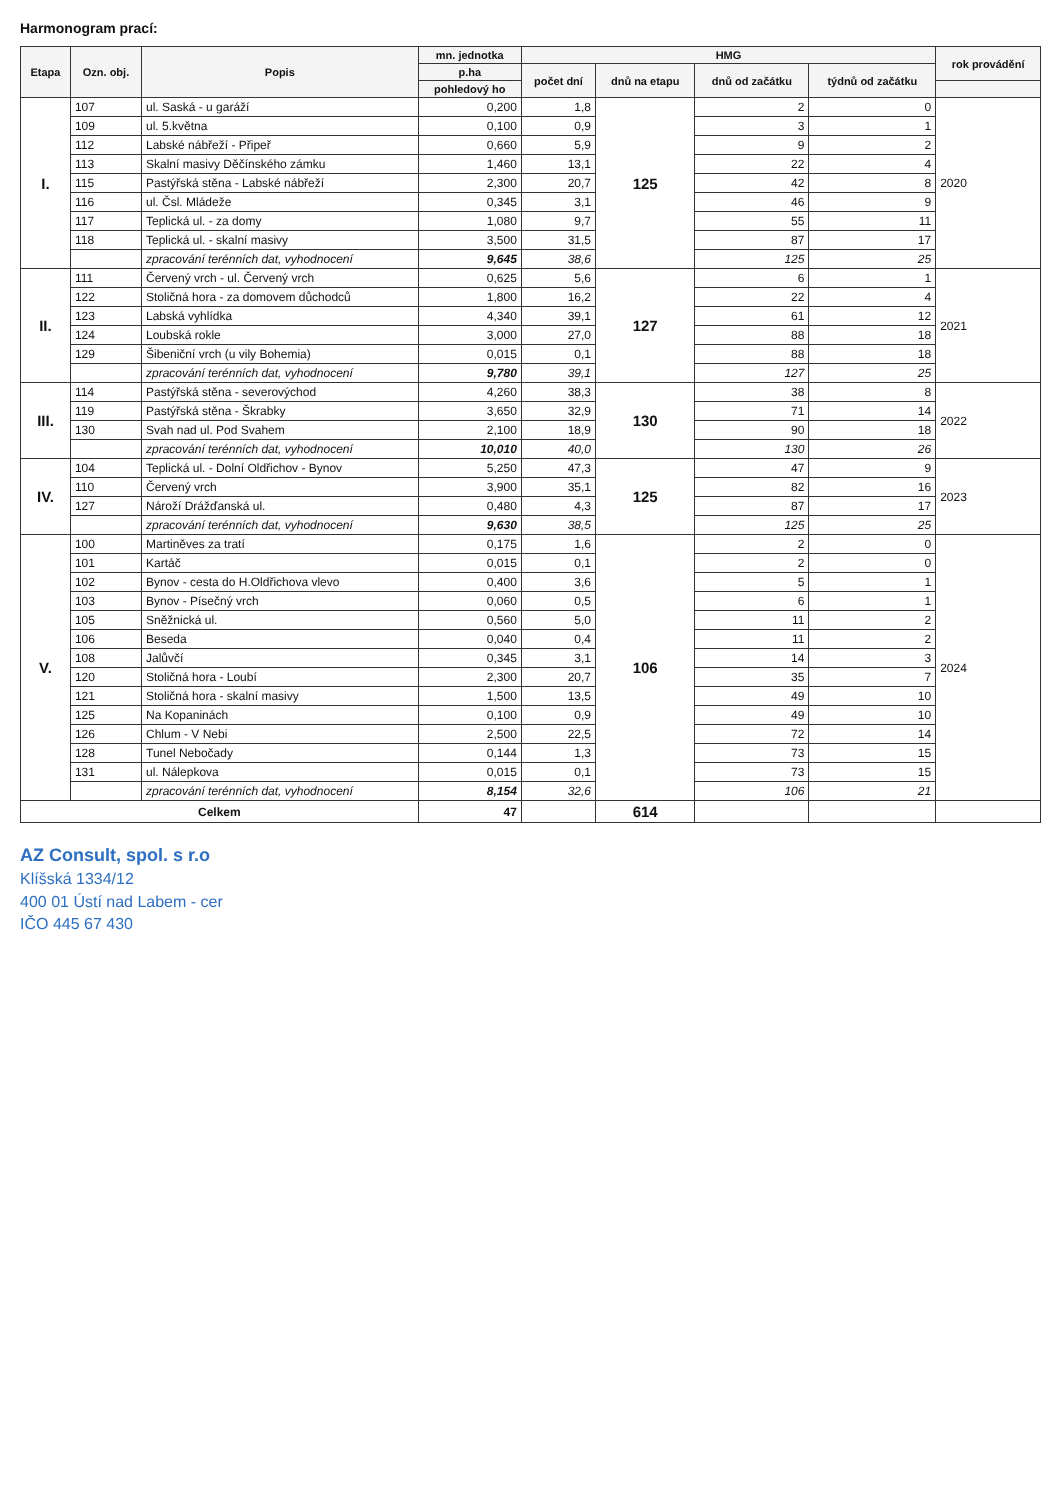Harmonogram prací:
| Etapa | Ozn. obj. | Popis | mn. jednotka | HMG | | | | rok provádění |
| --- | --- | --- | --- | --- | --- | --- | --- | --- |
| | | | p.ha | počet dní | dnů na etapu | dnů od začátku | týdnů od začátku | |
| | | | pohledový ho | | | | | |
| I. | 107 | ul. Saská - u garáží | 0,200 | 1,8 | 125 | 2 | 0 | 2020 |
| | 109 | ul. 5.května | 0,100 | 0,9 | | 3 | 1 | |
| | 112 | Labské nábřeží - Připeř | 0,660 | 5,9 | | 9 | 2 | |
| | 113 | Skalní masivy Děčínského zámku | 1,460 | 13,1 | | 22 | 4 | |
| | 115 | Pastýřská stěna - Labské nábřeží | 2,300 | 20,7 | | 42 | 8 | |
| | 116 | ul. Čsl. Mládeže | 0,345 | 3,1 | | 46 | 9 | |
| | 117 | Teplická ul. - za domy | 1,080 | 9,7 | | 55 | 11 | |
| | 118 | Teplická ul. - skalní masivy | 3,500 | 31,5 | | 87 | 17 | |
| | | zpracování terénních dat, vyhodnocení | 9,645 | 38,6 | | 125 | 25 | |
| II. | 111 | Červený vrch - ul. Červený vrch | 0,625 | 5,6 | 127 | 6 | 1 | 2021 |
| | 122 | Stoličná hora - za domovem důchodců | 1,800 | 16,2 | | 22 | 4 | |
| | 123 | Labská vyhlídka | 4,340 | 39,1 | | 61 | 12 | |
| | 124 | Loubská rokle | 3,000 | 27,0 | | 88 | 18 | |
| | 129 | Šibeniční vrch (u vily Bohemia) | 0,015 | 0,1 | | 88 | 18 | |
| | | zpracování terénních dat, vyhodnocení | 9,780 | 39,1 | | 127 | 25 | |
| III. | 114 | Pastýřská stěna - severovýchod | 4,260 | 38,3 | 130 | 38 | 8 | 2022 |
| | 119 | Pastýřská stěna - Škrabky | 3,650 | 32,9 | | 71 | 14 | |
| | 130 | Svah nad ul. Pod Svahem | 2,100 | 18,9 | | 90 | 18 | |
| | | zpracování terénních dat, vyhodnocení | 10,010 | 40,0 | | 130 | 26 | |
| IV. | 104 | Teplická ul. - Dolní Oldřichov - Bynov | 5,250 | 47,3 | 125 | 47 | 9 | 2023 |
| | 110 | Červený vrch | 3,900 | 35,1 | | 82 | 16 | |
| | 127 | Nároží Drážďanská ul. | 0,480 | 4,3 | | 87 | 17 | |
| | | zpracování terénních dat, vyhodnocení | 9,630 | 38,5 | | 125 | 25 | |
| V. | 100 | Martiněves za tratí | 0,175 | 1,6 | 106 | 2 | 0 | 2024 |
| | 101 | Kartáč | 0,015 | 0,1 | | 2 | 0 | |
| | 102 | Bynov - cesta do H.Oldřichova vlevo | 0,400 | 3,6 | | 5 | 1 | |
| | 103 | Bynov - Písečný vrch | 0,060 | 0,5 | | 6 | 1 | |
| | 105 | Sněžnická ul. | 0,560 | 5,0 | | 11 | 2 | |
| | 106 | Beseda | 0,040 | 0,4 | | 11 | 2 | |
| | 108 | Jalůvčí | 0,345 | 3,1 | | 14 | 3 | |
| | 120 | Stoličná hora - Loubí | 2,300 | 20,7 | | 35 | 7 | |
| | 121 | Stoličná hora - skalní masivy | 1,500 | 13,5 | | 49 | 10 | |
| | 125 | Na Kopaninách | 0,100 | 0,9 | | 49 | 10 | |
| | 126 | Chlum - V Nebi | 2,500 | 22,5 | | 72 | 14 | |
| | 128 | Tunel Nebočady | 0,144 | 1,3 | | 73 | 15 | |
| | 131 | ul. Nálepkova | 0,015 | 0,1 | | 73 | 15 | |
| | | zpracování terénních dat, vyhodnocení | 8,154 | 32,6 | | 106 | 21 | |
| Celkem | | | 47 | | 614 | | | |
AZ Consult, spol. s r.o
Klíšská 1334/12
400 01 Ústí nad Labem - cer
IČO 445 67 430